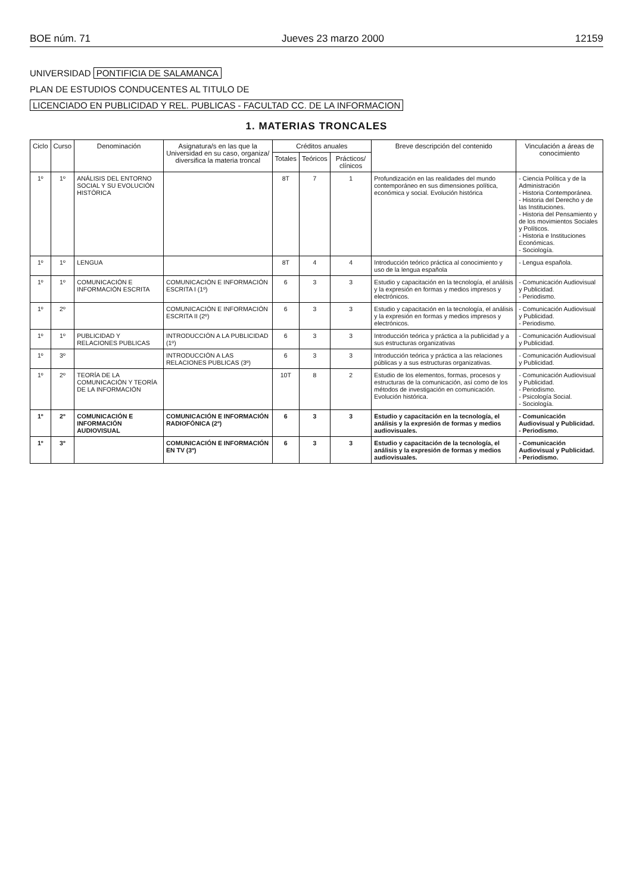BOE núm. 71 Jueves 23 marzo 2000 12159
UNIVERSIDAD PONTIFICIA DE SALAMANCA
PLAN DE ESTUDIOS CONDUCENTES AL TITULO DE
LICENCIADO EN PUBLICIDAD Y REL. PUBLICAS - FACULTAD CC. DE LA INFORMACION
1. MATERIAS TRONCALES
| Ciclo | Curso | Denominación | Asignatura/s en las que la Universidad en su caso, organiza/ diversifica la materia troncal | Créditos anuales | | | Breve descripción del contenido | Vinculación a áreas de conocimiento |
| --- | --- | --- | --- | --- | --- | --- | --- | --- |
| | | | | Totales | Teóricos | Prácticos/ clínicos | | |
| 1º | 1º | ANÁLISIS DEL ENTORNO SOCIAL Y SU EVOLUCIÓN HISTÓRICA | | 8T | 7 | 1 | Profundización en las realidades del mundo contemporáneo en sus dimensiones política, económica y social. Evolución histórica | - Ciencia Política y de la Administración - Historia Contemporánea. - Historia del Derecho y de las Instituciones. - Historia del Pensamiento y de los movimientos Sociales y Políticos. - Historia e Instituciones Económicas. - Sociología. |
| 1º | 1º | LENGUA | | 8T | 4 | 4 | Introducción teórico práctica al conocimiento y uso de la lengua española | - Lengua española. |
| 1º | 1º | COMUNICACIÓN E INFORMACIÓN ESCRITA | COMUNICACIÓN E INFORMACIÓN ESCRITA I (1º) | 6 | 3 | 3 | Estudio y capacitación en la tecnología, el análisis y la expresión en formas y medios impresos y electrónicos. | - Comunicación Audiovisual y Publicidad. - Periodismo. |
| 1º | 2º | | COMUNICACIÓN E INFORMACIÓN ESCRITA II (2º) | 6 | 3 | 3 | Estudio y capacitación en la tecnología, el análisis y la expresión en formas y medios impresos y electrónicos. | - Comunicación Audiovisual y Publicidad. - Periodismo. |
| 1º | 1º | PUBLICIDAD Y RELACIONES PUBLICAS | INTRODUCCIÓN A LA PUBLICIDAD (1º) | 6 | 3 | 3 | Introducción teórica y práctica a la publicidad y a sus estructuras organizativas | - Comunicación Audiovisual y Publicidad. |
| 1º | 3º | | INTRODUCCIÓN A LAS RELACIONES PUBLICAS (3º) | 6 | 3 | 3 | Introducción teórica y práctica a las relaciones públicas y a sus estructuras organizativas. | - Comunicación Audiovisual y Publicidad. |
| 1º | 2º | TEORÍA DE LA COMUNICACIÓN Y TEORÍA DE LA INFORMACIÓN | | 10T | 8 | 2 | Estudio de los elementos, formas, procesos y estructuras de la comunicación, así como de los métodos de investigación en comunicación. Evolución histórica. | - Comunicación Audiovisual y Publicidad. - Periodismo. - Psicología Social. - Sociología. |
| 1º | 2º | COMUNICACIÓN E INFORMACIÓN AUDIOVISUAL | COMUNICACIÓN E INFORMACIÓN RADIOFÓNICA (2º) | 6 | 3 | 3 | Estudio y capacitación en la tecnología, el análisis y la expresión de formas y medios audiovisuales. | - Comunicación Audiovisual y Publicidad. - Periodismo. |
| 1º | 3º | | COMUNICACIÓN E INFORMACIÓN EN TV (3º) | 6 | 3 | 3 | Estudio y capacitación de la tecnología, el análisis y la expresión de formas y medios audiovisuales. | - Comunicación Audiovisual y Publicidad. - Periodismo. |